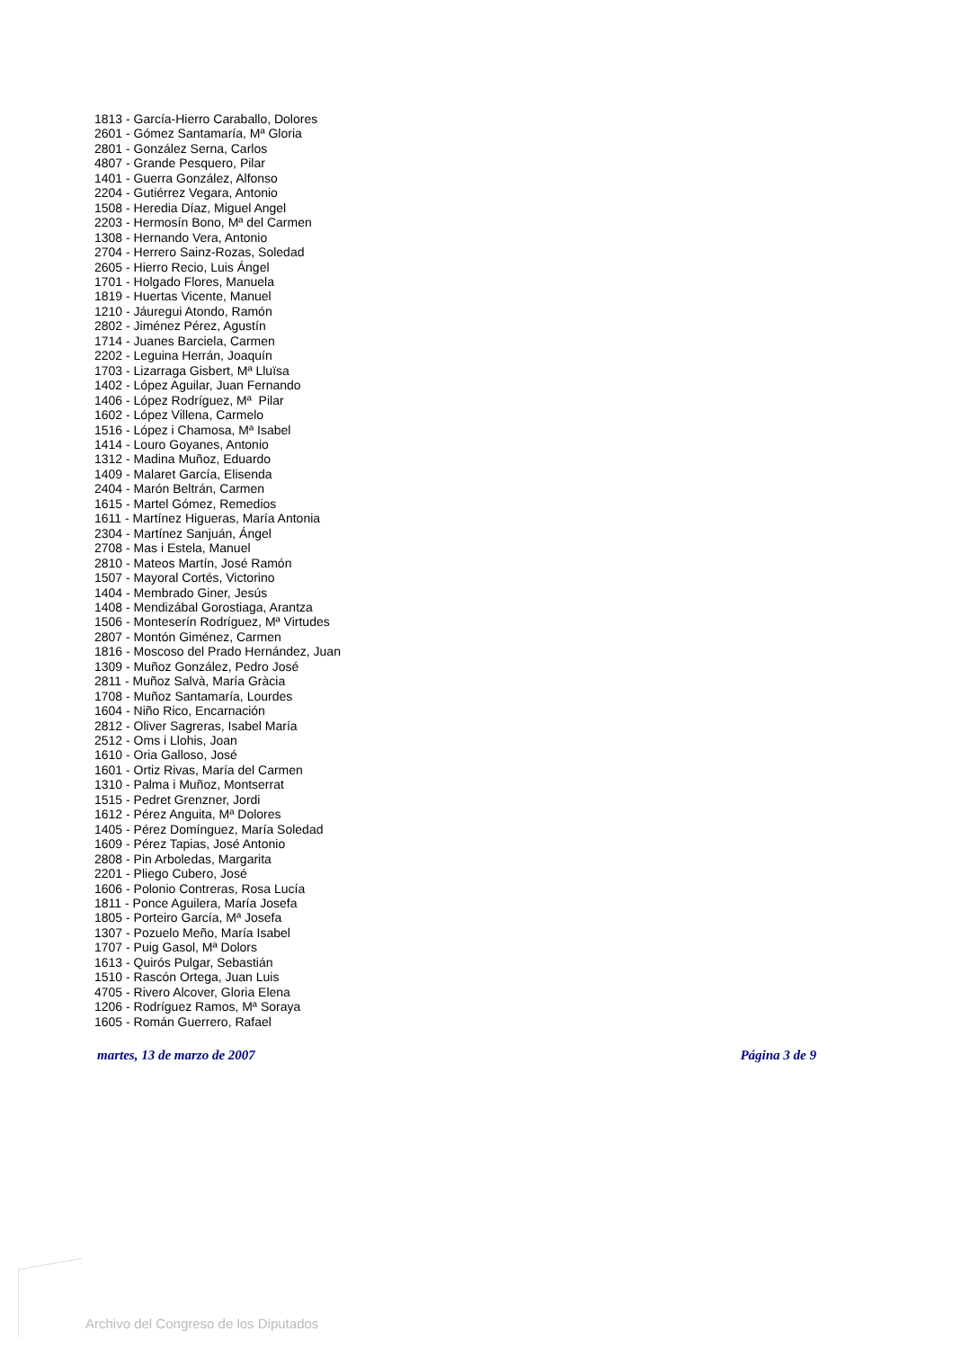1813 - García-Hierro Caraballo, Dolores
2601 - Gómez Santamaría, Mª Gloria
2801 - González Serna, Carlos
4807 - Grande Pesquero, Pilar
1401 - Guerra González, Alfonso
2204 - Gutiérrez Vegara, Antonio
1508 - Heredia Díaz, Miguel Angel
2203 - Hermosín Bono, Mª del Carmen
1308 - Hernando Vera, Antonio
2704 - Herrero Sainz-Rozas, Soledad
2605 - Hierro Recio, Luis Ángel
1701 - Holgado Flores, Manuela
1819 - Huertas Vicente, Manuel
1210 - Jáuregui Atondo, Ramón
2802 - Jiménez Pérez, Agustín
1714 - Juanes Barciela, Carmen
2202 - Leguina Herrán, Joaquín
1703 - Lizarraga Gisbert, Mª Lluïsa
1402 - López Aguilar, Juan Fernando
1406 - López Rodríguez, Mª Pilar
1602 - López Villena, Carmelo
1516 - López i Chamosa, Mª Isabel
1414 - Louro Goyanes, Antonio
1312 - Madina Muñoz, Eduardo
1409 - Malaret García, Elisenda
2404 - Marón Beltrán, Carmen
1615 - Martel Gómez, Remedios
1611 - Martínez Higueras, María Antonia
2304 - Martínez Sanjuán, Ángel
2708 - Mas i Estela, Manuel
2810 - Mateos Martín, José Ramón
1507 - Mayoral Cortés, Victorino
1404 - Membrado Giner, Jesús
1408 - Mendizábal Gorostiaga, Arantza
1506 - Monteserín Rodríguez, Mª Virtudes
2807 - Montón Giménez, Carmen
1816 - Moscoso del Prado Hernández, Juan
1309 - Muñoz González, Pedro José
2811 - Muñoz Salvà, María Gràcia
1708 - Muñoz Santamaría, Lourdes
1604 - Niño Rico, Encarnación
2812 - Oliver Sagreras, Isabel María
2512 - Oms i Llohis, Joan
1610 - Oria Galloso, José
1601 - Ortiz Rivas, María del Carmen
1310 - Palma i Muñoz, Montserrat
1515 - Pedret Grenzner, Jordi
1612 - Pérez Anguita, Mª Dolores
1405 - Pérez Domínguez, María Soledad
1609 - Pérez Tapias, José Antonio
2808 - Pin Arboledas, Margarita
2201 - Pliego Cubero, José
1606 - Polonio Contreras, Rosa Lucía
1811 - Ponce Aguilera, María Josefa
1805 - Porteiro García, Mª Josefa
1307 - Pozuelo Meño, María Isabel
1707 - Puig Gasol, Mª Dolors
1613 - Quirós Pulgar, Sebastián
1510 - Rascón Ortega, Juan Luis
4705 - Rivero Alcover, Gloria Elena
1206 - Rodríguez Ramos, Mª Soraya
1605 - Román Guerrero, Rafael
martes, 13 de marzo de 2007 Página 3 de 9
Archivo del Congreso de los Diputados